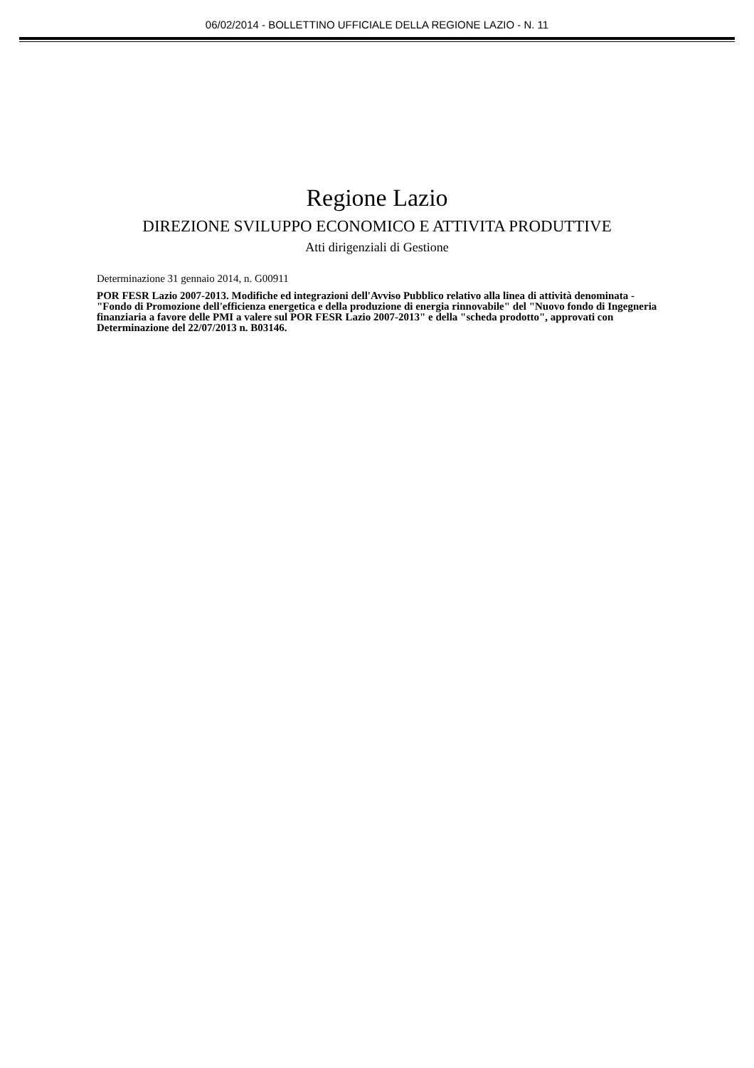06/02/2014 - BOLLETTINO UFFICIALE DELLA REGIONE LAZIO - N. 11
Regione Lazio
DIREZIONE SVILUPPO ECONOMICO E ATTIVITA PRODUTTIVE
Atti dirigenziali di Gestione
Determinazione 31 gennaio 2014, n. G00911
POR FESR Lazio 2007-2013. Modifiche ed integrazioni dell'Avviso Pubblico relativo alla linea di attività denominata - "Fondo di Promozione dell'efficienza energetica e della produzione di energia rinnovabile" del "Nuovo fondo di Ingegneria finanziaria a favore delle PMI a valere sul POR FESR Lazio 2007-2013" e della "scheda prodotto", approvati con Determinazione del 22/07/2013 n. B03146.